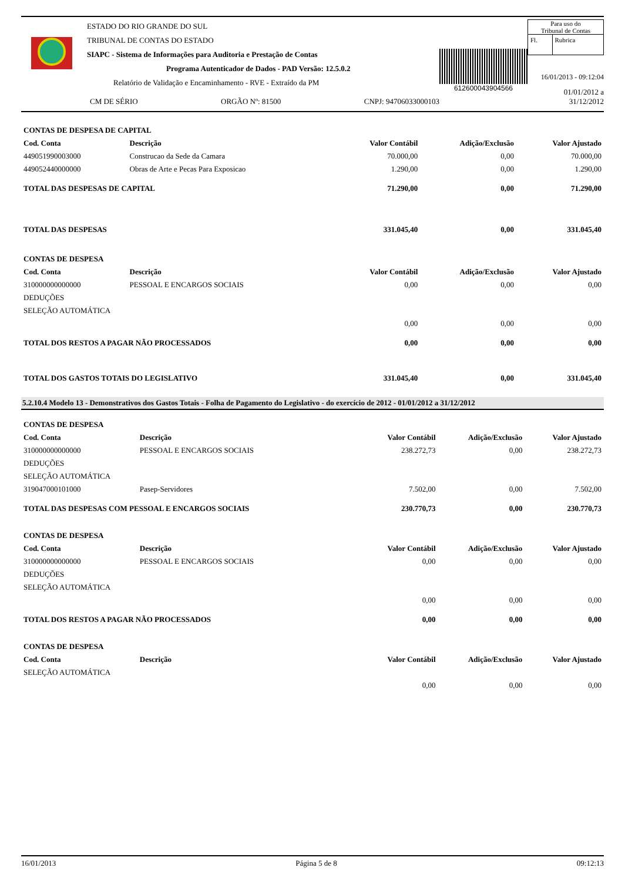ESTADO DO RIO GRANDE DO SUL
TRIBUNAL DE CONTAS DO ESTADO
SIAPC - Sistema de Informações para Auditoria e Prestação de Contas
Programa Autenticador de Dados - PAD Versão: 12.5.0.2
Relatório de Validação e Encaminhamento - RVE - Extraído da PM
CM DE SÉRIO ORGÃO Nº: 81500 CNPJ: 94706033000103
612600043904566
Para uso do
Tribunal de Contas
| Fl. | Rubrica |
16/01/2013 - 09:12:04
01/01/2012 a 31/12/2012
| CONTAS DE DESPESA DE CAPITAL | | | | |
| --- | --- | --- | --- | --- |
| Cod. Conta | Descrição | Valor Contábil | Adição/Exclusão | Valor Ajustado |
| 449051990003000 | Construcao da Sede da Camara | 70.000,00 | 0,00 | 70.000,00 |
| 449052440000000 | Obras de Arte e Pecas Para Exposicao | 1.290,00 | 0,00 | 1.290,00 |
| TOTAL DAS DESPESAS DE CAPITAL | | 71.290,00 | 0,00 | 71.290,00 |
| TOTAL DAS DESPESAS | | 331.045,40 | 0,00 | 331.045,40 |
| CONTAS DE DESPESA | | | | |
| Cod. Conta | Descrição | Valor Contábil | Adição/Exclusão | Valor Ajustado |
| 310000000000000 | PESSOAL E ENCARGOS SOCIAIS | 0,00 | 0,00 | 0,00 |
| DEDUÇÕES | | | | |
| SELEÇÃO AUTOMÁTICA | | | | |
| | | 0,00 | 0,00 | 0,00 |
| TOTAL DOS RESTOS A PAGAR NÃO PROCESSADOS | | 0,00 | 0,00 | 0,00 |
| TOTAL DOS GASTOS TOTAIS DO LEGISLATIVO | | 331.045,40 | 0,00 | 331.045,40 |
5.2.10.4 Modelo 13 - Demonstrativos dos Gastos Totais - Folha de Pagamento do Legislativo - do exercício de 2012 - 01/01/2012 a 31/12/2012
| CONTAS DE DESPESA | | | | |
| --- | --- | --- | --- | --- |
| Cod. Conta | Descrição | Valor Contábil | Adição/Exclusão | Valor Ajustado |
| 310000000000000 | PESSOAL E ENCARGOS SOCIAIS | 238.272,73 | 0,00 | 238.272,73 |
| DEDUÇÕES | | | | |
| SELEÇÃO AUTOMÁTICA | | | | |
| 319047000101000 | Pasep-Servidores | 7.502,00 | 0,00 | 7.502,00 |
| TOTAL DAS DESPESAS COM PESSOAL E ENCARGOS SOCIAIS | | 230.770,73 | 0,00 | 230.770,73 |
| CONTAS DE DESPESA | | | | |
| Cod. Conta | Descrição | Valor Contábil | Adição/Exclusão | Valor Ajustado |
| 310000000000000 | PESSOAL E ENCARGOS SOCIAIS | 0,00 | 0,00 | 0,00 |
| DEDUÇÕES | | | | |
| SELEÇÃO AUTOMÁTICA | | | | |
| | | 0,00 | 0,00 | 0,00 |
| TOTAL DOS RESTOS A PAGAR NÃO PROCESSADOS | | 0,00 | 0,00 | 0,00 |
| CONTAS DE DESPESA | | | | |
| Cod. Conta | Descrição | Valor Contábil | Adição/Exclusão | Valor Ajustado |
| SELEÇÃO AUTOMÁTICA | | | | |
| | | 0,00 | 0,00 | 0,00 |
16/01/2013 Página 5 de 8 09:12:13